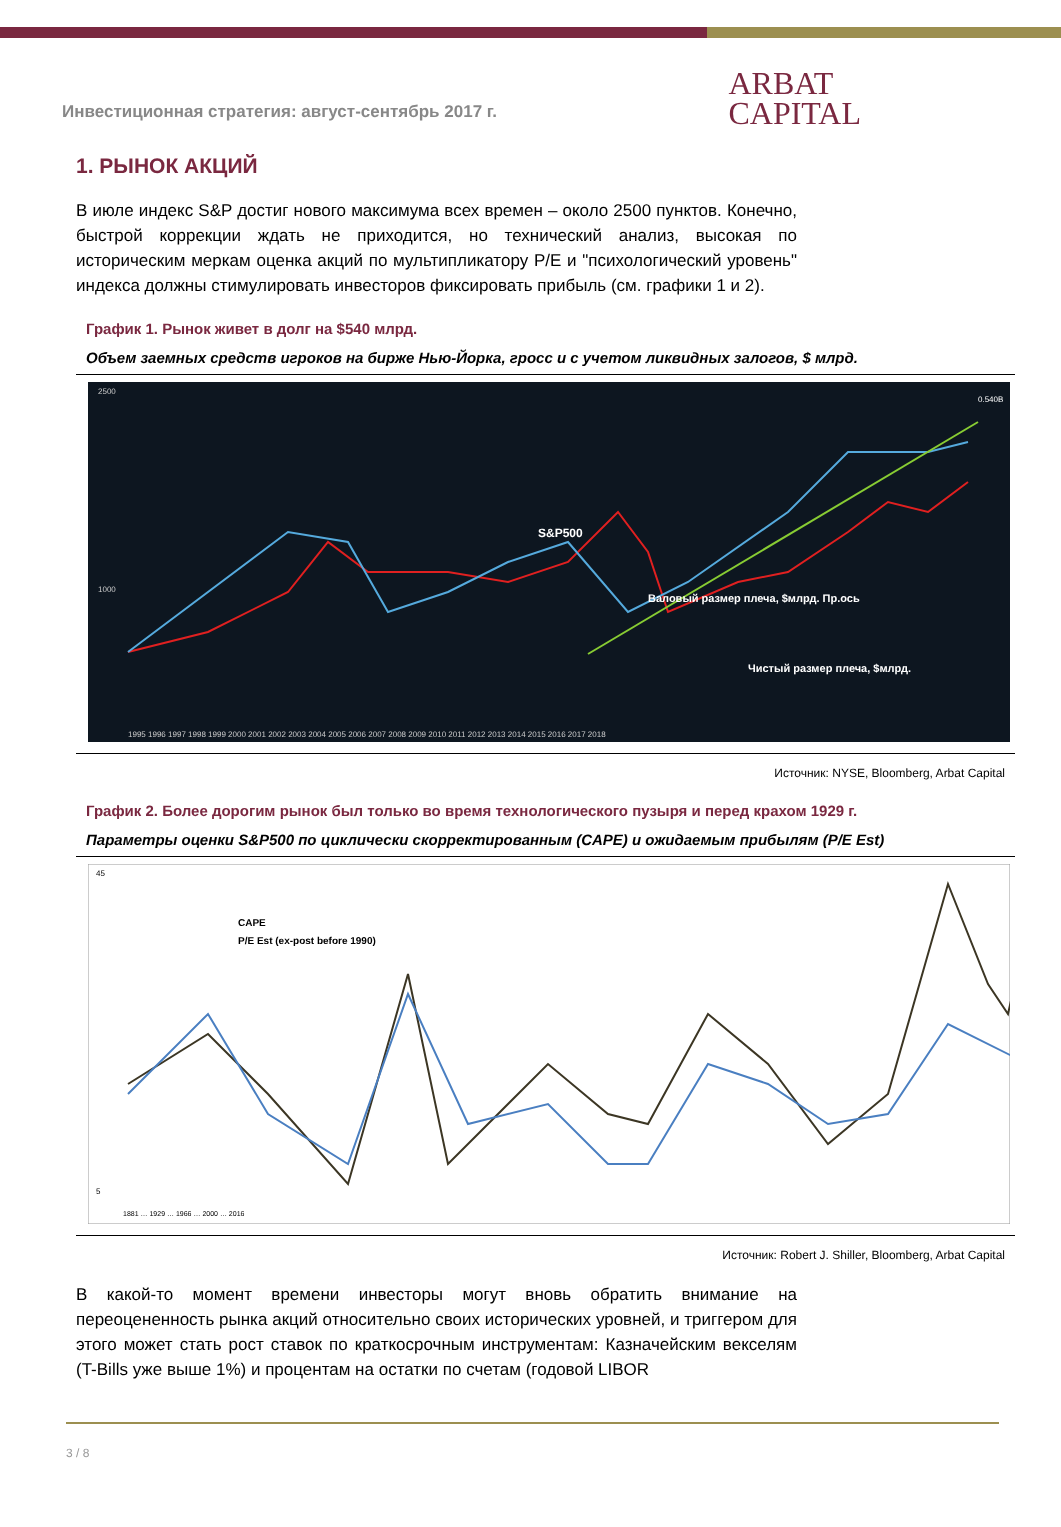Инвестиционная стратегия: август-сентябрь 2017 г.
ARBAT
CAPITAL
1. РЫНОК АКЦИЙ
В июле индекс S&P достиг нового максимума всех времен – около 2500 пунктов. Конечно, быстрой коррекции ждать не приходится, но технический анализ, высокая по историческим меркам оценка акций по мультипликатору P/E и "психологический уровень" индекса должны стимулировать инвесторов фиксировать прибыль (см. графики 1 и 2).
График 1. Рынок живет в долг на $540 млрд.
Объем заемных средств игроков на бирже Нью-Йорка, гросс и с учетом ликвидных залогов, $ млрд.
S&P500
Валовый размер плеча, $млрд. Пр.ось
Чистый размер плеча, $млрд.
2500
1000
0.540B
1995 1996 1997 1998 1999 2000 2001 2002 2003 2004 2005 2006 2007 2008 2009 2010 2011 2012 2013 2014 2015 2016 2017 2018
Источник: NYSE, Bloomberg, Arbat Capital
График 2. Более дорогим рынок был только во время технологического пузыря и перед крахом 1929 г.
Параметры оценки S&P500 по циклически скорректированным (CAPE) и ожидаемым прибылям (P/E Est)
CAPE
P/E Est (ex-post before 1990)
45
5
1881 … 1929 … 1966 … 2000 … 2016
Источник: Robert J. Shiller, Bloomberg, Arbat Capital
В какой-то момент времени инвесторы могут вновь обратить внимание на переоцененность рынка акций относительно своих исторических уровней, и триггером для этого может стать рост ставок по краткосрочным инструментам: Казначейским векселям (T-Bills уже выше 1%) и процентам на остатки по счетам (годовой LIBOR
3 / 8